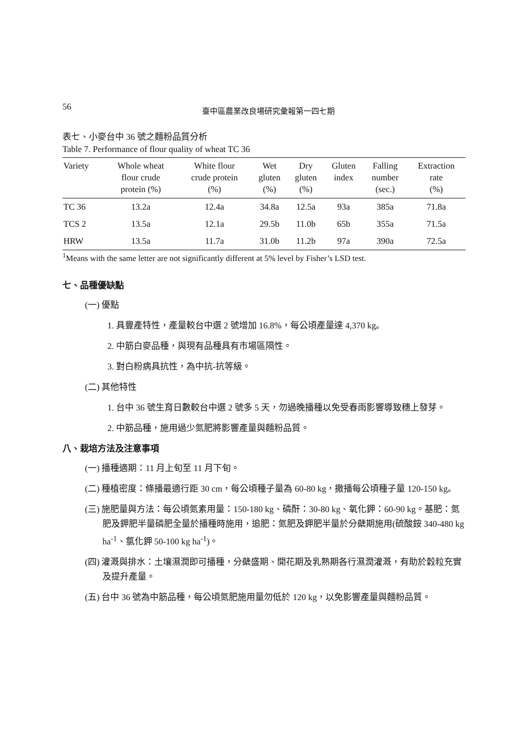56
臺中區農業改良場研究彙報第一四七期
表七、小麥台中 36 號之麵粉品質分析
Table 7. Performance of flour quality of wheat TC 36
| Variety | Whole wheat flour crude protein (%) | White flour crude protein (%) | Wet gluten (%) | Dry gluten (%) | Gluten index | Falling number (sec.) | Extraction rate (%) |
| --- | --- | --- | --- | --- | --- | --- | --- |
| TC 36 | 13.2a | 12.4a | 34.8a | 12.5a | 93a | 385a | 71.8a |
| TCS 2 | 13.5a | 12.1a | 29.5b | 11.0b | 65b | 355a | 71.5a |
| HRW | 13.5a | 11.7a | 31.0b | 11.2b | 97a | 390a | 72.5a |
<sup>1</sup> Means with the same letter are not significantly different at 5% level by Fisher’s LSD test.
七、品種優缺點
(一) 優點
1. 具豐產特性，產量較台中選 2 號增加 16.8%，每公頃產量達 4,370 kg。
2. 中筋白麥品種，與現有品種具有市場區隔性。
3. 對白粉病具抗性，為中抗-抗等級。
(二) 其他特性
1. 台中 36 號生育日數較台中選 2 號多 5 天，勿過晚播種以免受春雨影響導致穗上發芽。
2. 中筋品種，施用過少氮肥將影響產量與麵粉品質。
八、栽培方法及注意事項
(一) 播種適期：11 月上旬至 11 月下旬。
(二) 種植密度：條播最適行距 30 cm，每公頃種子量為 60-80 kg，撒播每公頃種子量 120-150 kg。
(三) 施肥量與方法：每公頃氮素用量：150-180 kg、磷酐：30-80 kg、氧化鉀：60-90 kg。基肥：氮肥及鉀肥半量磷肥全量於播種時施用，追肥：氮肥及鉀肥半量於分蘗期施用(硫酸銨 340-480 kg ha<sup>-1</sup>、氯化鉀 50-100 kg ha<sup>-1</sup>)。
(四) 灌溉與排水：土壤濕潤即可播種，分蘗盛期、開花期及乳熟期各行濕潤灌溉，有助於穀粒充實及提升產量。
(五) 台中 36 號為中筋品種，每公頃氮肥施用量勿低於 120 kg，以免影響產量與麵粉品質。